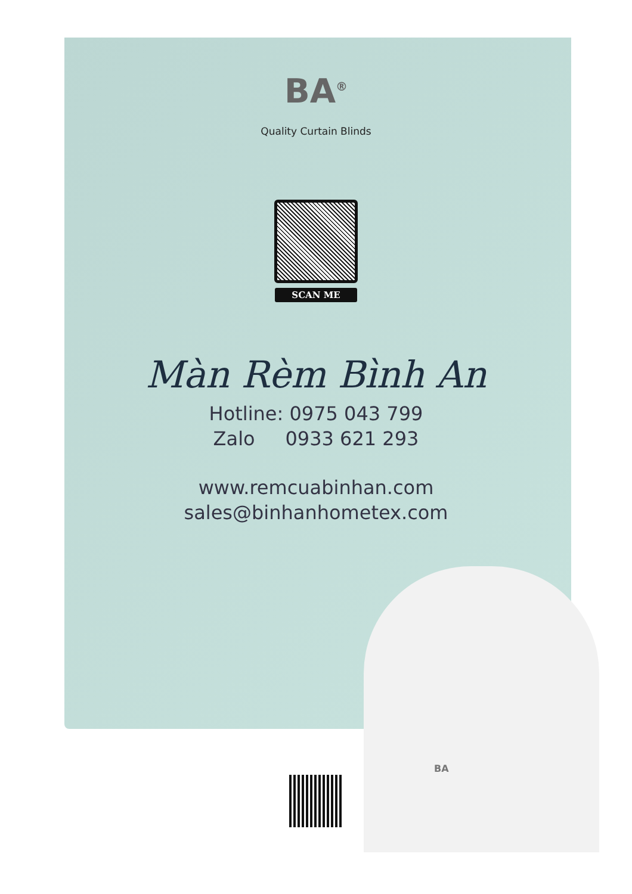BA<sup>®</sup>
Quality Curtain Blinds
SCAN ME
Màn Rèm Bình An
Hotline: 0975 043 799
Zalo 0933 621 293
www.remcuabinhan.com
sales@binhanhometex.com
BA